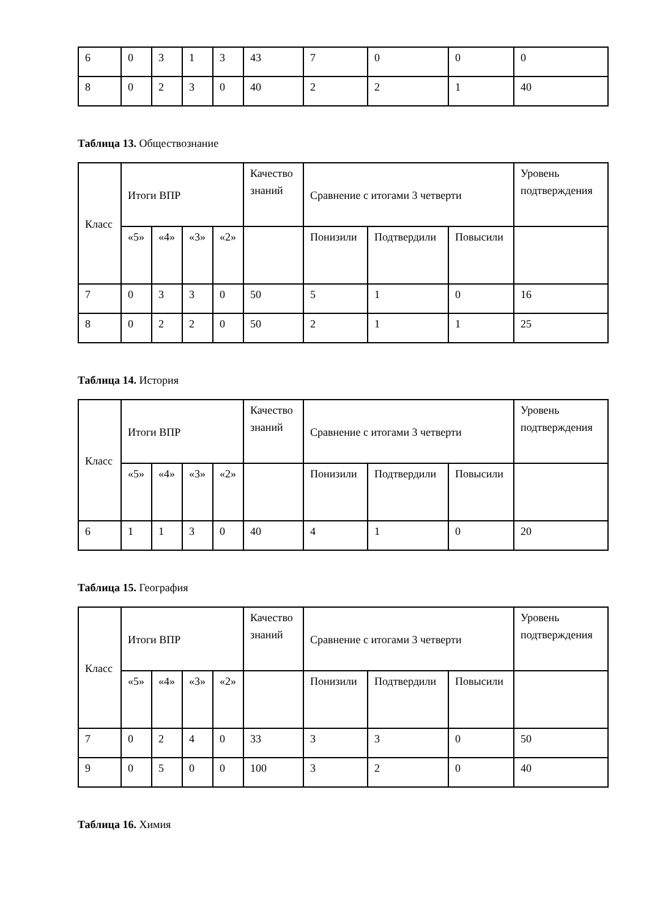| 6 | 0 | 3 | 1 | 3 | 43 | 7 | 0 | 0 | 0 |
| 8 | 0 | 2 | 3 | 0 | 40 | 2 | 2 | 1 | 40 |
Таблица 13. Обществознание
| Класс | Итоги ВПР | | | | Качество знаний | Сравнение с итогами 3 четверти | | | Уровень подтверждения |
| | «5» | «4» | «3» | «2» | | Понизили | Подтвердили | Повысили | |
| 7 | 0 | 3 | 3 | 0 | 50 | 5 | 1 | 0 | 16 |
| 8 | 0 | 2 | 2 | 0 | 50 | 2 | 1 | 1 | 25 |
Таблица 14. История
| Класс | Итоги ВПР | | | | Качество знаний | Сравнение с итогами 3 четверти | | | Уровень подтверждения |
| | «5» | «4» | «3» | «2» | | Понизили | Подтвердили | Повысили | |
| 6 | 1 | 1 | 3 | 0 | 40 | 4 | 1 | 0 | 20 |
Таблица 15. География
| Класс | Итоги ВПР | | | | Качество знаний | Сравнение с итогами 3 четверти | | | Уровень подтверждения |
| | «5» | «4» | «3» | «2» | | Понизили | Подтвердили | Повысили | |
| 7 | 0 | 2 | 4 | 0 | 33 | 3 | 3 | 0 | 50 |
| 9 | 0 | 5 | 0 | 0 | 100 | 3 | 2 | 0 | 40 |
Таблица 16. Химия